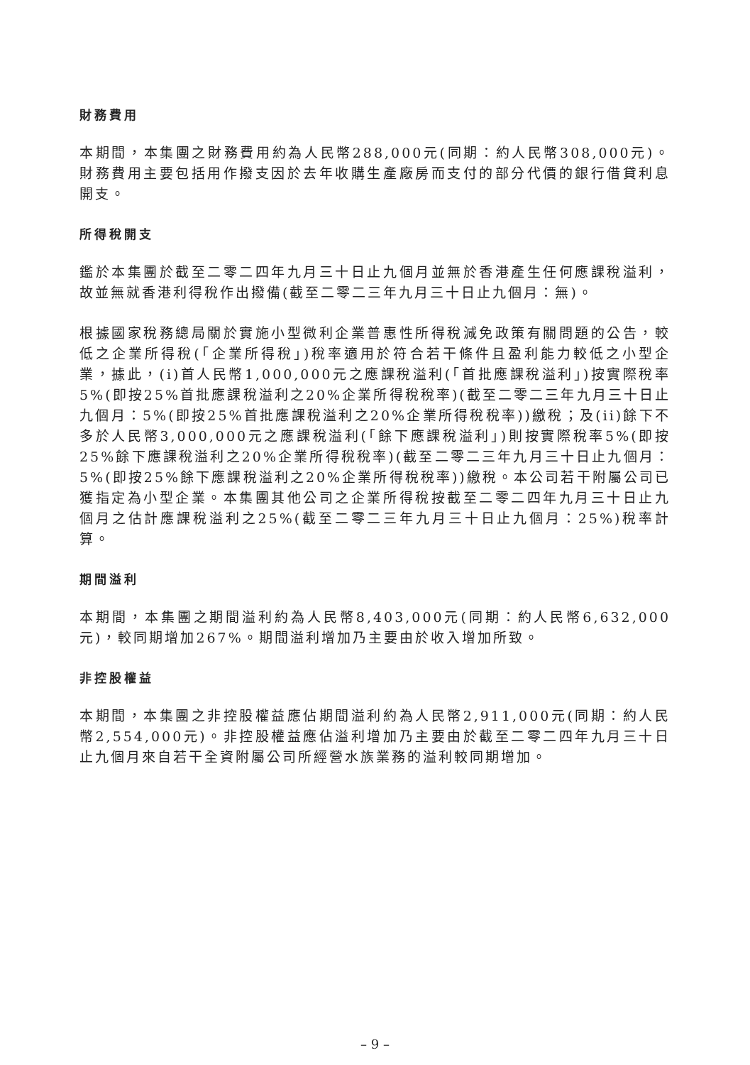財務費用
本期間，本集團之財務費用約為人民幣288,000元(同期：約人民幣308,000元)。財務費用主要包括用作撥支因於去年收購生產廠房而支付的部分代價的銀行借貸利息開支。
所得稅開支
鑑於本集團於截至二零二四年九月三十日止九個月並無於香港產生任何應課稅溢利，故並無就香港利得稅作出撥備(截至二零二三年九月三十日止九個月：無)。
根據國家稅務總局關於實施小型微利企業普惠性所得稅減免政策有關問題的公告，較低之企業所得稅(「企業所得稅」)稅率適用於符合若干條件且盈利能力較低之小型企業，據此，(i)首人民幣1,000,000元之應課稅溢利(「首批應課稅溢利」)按實際稅率5%(即按25%首批應課稅溢利之20%企業所得稅稅率)(截至二零二三年九月三十日止九個月：5%(即按25%首批應課稅溢利之20%企業所得稅稅率))繳稅；及(ii)餘下不多於人民幣3,000,000元之應課稅溢利(「餘下應課稅溢利」)則按實際稅率5%(即按25%餘下應課稅溢利之20%企業所得稅稅率)(截至二零二三年九月三十日止九個月：5%(即按25%餘下應課稅溢利之20%企業所得稅稅率))繳稅。本公司若干附屬公司已獲指定為小型企業。本集團其他公司之企業所得稅按截至二零二四年九月三十日止九個月之估計應課稅溢利之25%(截至二零二三年九月三十日止九個月：25%)稅率計算。
期間溢利
本期間，本集團之期間溢利約為人民幣8,403,000元(同期：約人民幣6,632,000元)，較同期增加267%。期間溢利增加乃主要由於收入增加所致。
非控股權益
本期間，本集團之非控股權益應佔期間溢利約為人民幣2,911,000元(同期：約人民幣2,554,000元)。非控股權益應佔溢利增加乃主要由於截至二零二四年九月三十日止九個月來自若干全資附屬公司所經營水族業務的溢利較同期增加。
– 9 –